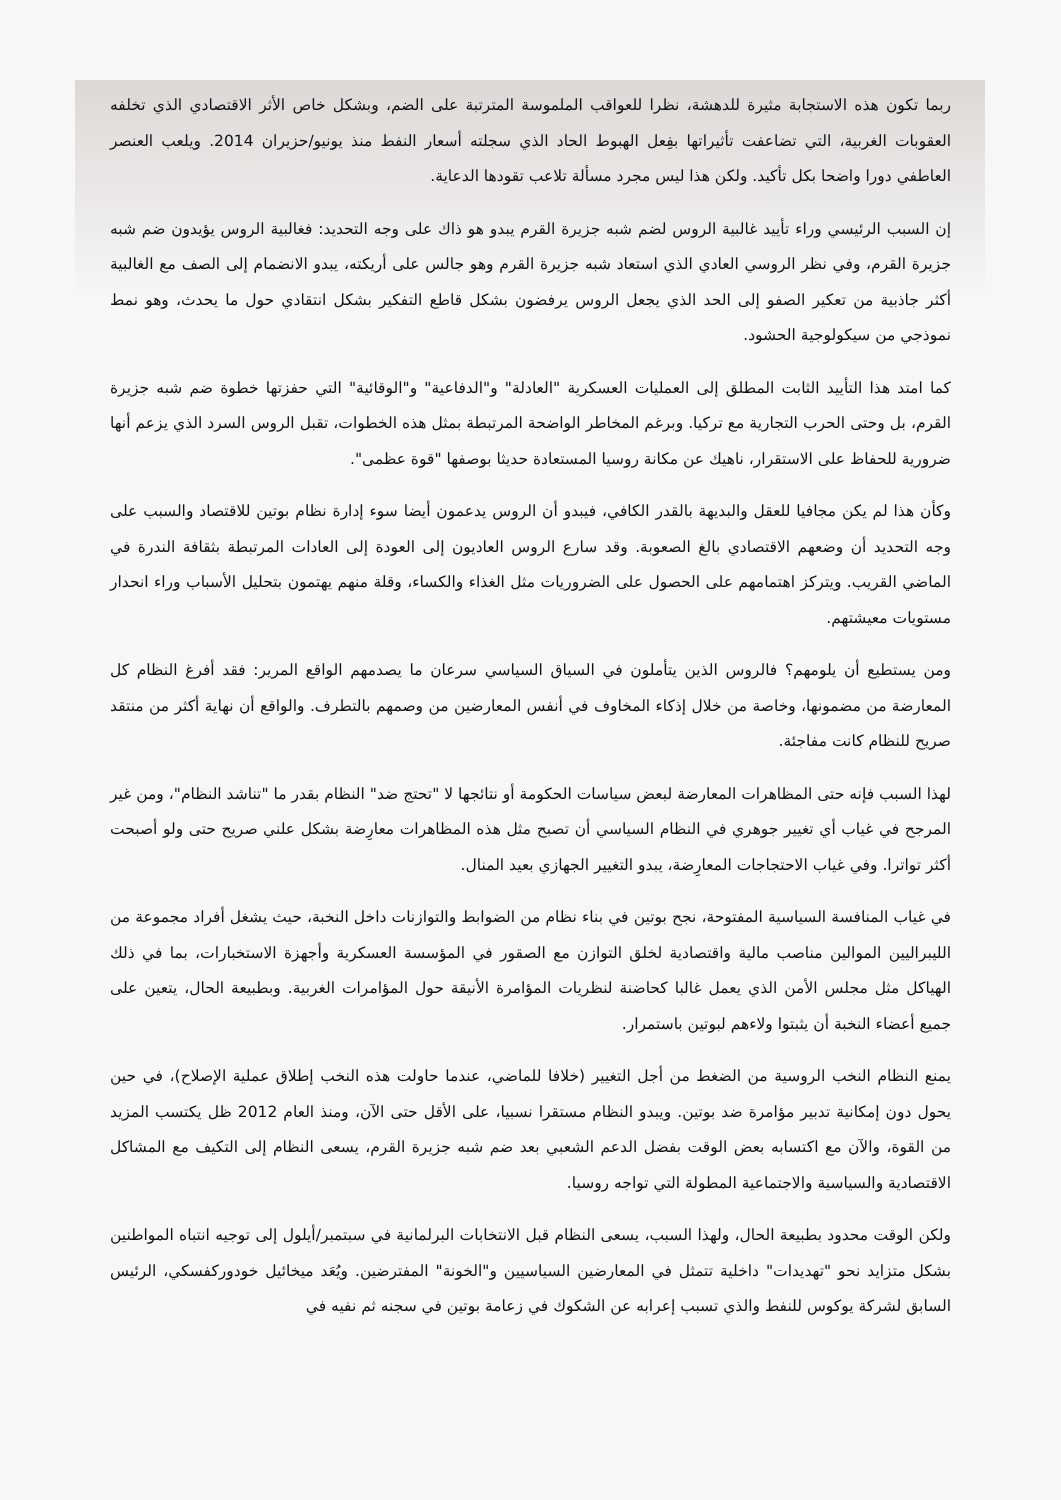ربما تكون هذه الاستجابة مثيرة للدهشة، نظرا للعواقب الملموسة المترتبة على الضم، وبشكل خاص الأثر الاقتصادي الذي تخلفه العقوبات الغربية، التي تضاعفت تأثيراتها بفِعل الهبوط الحاد الذي سجلته أسعار النفط منذ يونيو/حزيران 2014. ويلعب العنصر العاطفي دورا واضحا بكل تأكيد. ولكن هذا ليس مجرد مسألة تلاعب تقودها الدعاية.
إن السبب الرئيسي وراء تأييد غالبية الروس لضم شبه جزيرة القرم يبدو هو ذاك على وجه التحديد: فغالبية الروس يؤيدون ضم شبه جزيرة القرم، وفي نظر الروسي العادي الذي استعاد شبه جزيرة القرم وهو جالس على أريكته، يبدو الانضمام إلى الصف مع الغالبية أكثر جاذبية من تعكير الصفو إلى الحد الذي يجعل الروس يرفضون بشكل قاطع التفكير بشكل انتقادي حول ما يحدث، وهو نمط نموذجي من سيكولوجية الحشود.
كما امتد هذا التأييد الثابت المطلق إلى العمليات العسكرية "العادلة" و"الدفاعية" و"الوقائية" التي حفزتها خطوة ضم شبه جزيرة القرم، بل وحتى الحرب التجارية مع تركيا. وبرغم المخاطر الواضحة المرتبطة بمثل هذه الخطوات، تقبل الروس السرد الذي يزعم أنها ضرورية للحفاظ على الاستقرار، ناهيك عن مكانة روسيا المستعادة حديثا بوصفها "قوة عظمى".
وكأن هذا لم يكن مجافيا للعقل والبديهة بالقدر الكافي، فيبدو أن الروس يدعمون أيضا سوء إدارة نظام بوتين للاقتصاد والسبب على وجه التحديد أن وضعهم الاقتصادي بالغ الصعوبة. وقد سارع الروس العاديون إلى العودة إلى العادات المرتبطة بثقافة الندرة في الماضي القريب. ويتركز اهتمامهم على الحصول على الضروريات مثل الغذاء والكساء، وقلة منهم يهتمون بتحليل الأسباب وراء انحدار مستويات معيشتهم.
ومن يستطيع أن يلومهم؟ فالروس الذين يتأملون في السياق السياسي سرعان ما يصدمهم الواقع المرير: فقد أفرغ النظام كل المعارضة من مضمونها، وخاصة من خلال إذكاء المخاوف في أنفس المعارضين من وصمهم بالتطرف. والواقع أن نهاية أكثر من منتقد صريح للنظام كانت مفاجئة.
لهذا السبب فإنه حتى المظاهرات المعارضة لبعض سياسات الحكومة أو نتائجها لا "تحتج ضد" النظام بقدر ما "تناشد النظام"، ومن غير المرجح في غياب أي تغيير جوهري في النظام السياسي أن تصبح مثل هذه المظاهرات معارِضة بشكل علني صريح حتى ولو أصبحت أكثر تواترا. وفي غياب الاحتجاجات المعارِضة، يبدو التغيير الجهازي بعيد المنال.
في غياب المنافسة السياسية المفتوحة، نجح بوتين في بناء نظام من الضوابط والتوازنات داخل النخبة، حيث يشغل أفراد مجموعة من الليبراليين الموالين مناصب مالية واقتصادية لخلق التوازن مع الصقور في المؤسسة العسكرية وأجهزة الاستخبارات، بما في ذلك الهياكل مثل مجلس الأمن الذي يعمل غالبا كحاضنة لنظريات المؤامرة الأنيقة حول المؤامرات الغربية. وبطبيعة الحال، يتعين على جميع أعضاء النخبة أن يثبتوا ولاءهم لبوتين باستمرار.
يمنع النظام النخب الروسية من الضغط من أجل التغيير (خلافا للماضي، عندما حاولت هذه النخب إطلاق عملية الإصلاح)، في حين يحول دون إمكانية تدبير مؤامرة ضد بوتين. ويبدو النظام مستقرا نسبيا، على الأقل حتى الآن، ومنذ العام 2012 ظل يكتسب المزيد من القوة، والآن مع اكتسابه بعض الوقت بفضل الدعم الشعبي بعد ضم شبه جزيرة القرم، يسعى النظام إلى التكيف مع المشاكل الاقتصادية والسياسية والاجتماعية المطولة التي تواجه روسيا.
ولكن الوقت محدود بطبيعة الحال، ولهذا السبب، يسعى النظام قبل الانتخابات البرلمانية في سبتمبر/أيلول إلى توجيه انتباه المواطنين بشكل متزايد نحو "تهديدات" داخلية تتمثل في المعارضين السياسيين و"الخونة" المفترضين. ويُعَد ميخائيل خودوركفسكي، الرئيس السابق لشركة يوكوس للنفط والذي تسبب إعرابه عن الشكوك في زعامة بوتين في سجنه ثم نفيه في